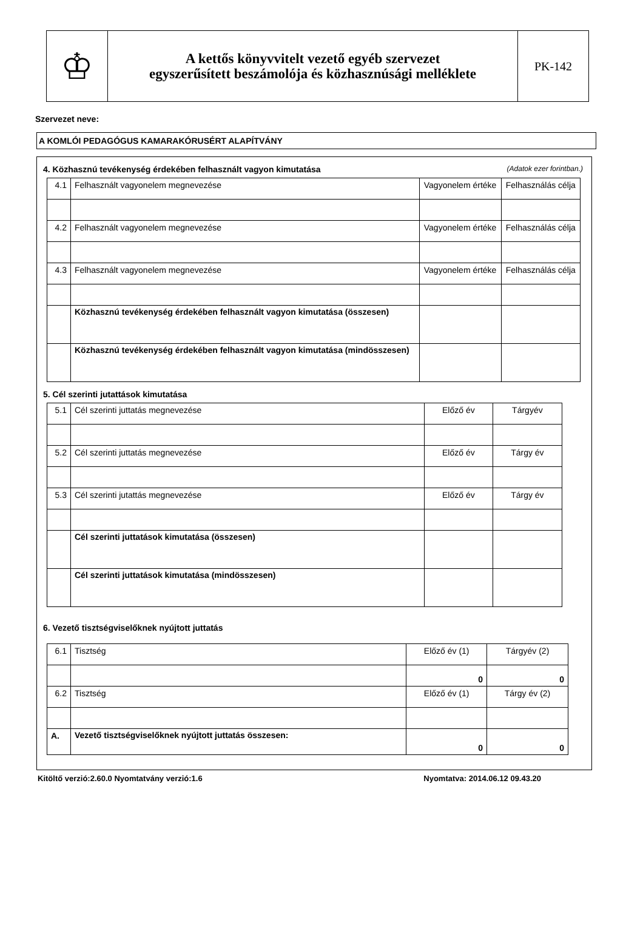♔
A kettős könyvvitelt vezető egyéb szervezet
egyszerűsített beszámolója és közhasznúsági melléklete
PK-142
Szervezet neve:
A KOMLÓI PEDAGÓGUS KAMARAKÓRUSÉRT ALAPÍTVÁNY
4. Közhasznú tevékenység érdekében felhasznált vagyon kimutatása (Adatok ezer forintban.)
| 4.1 | Felhasznált vagyonelem megnevezése | Vagyonelem értéke | Felhasználás célja |
| 4.2 | Felhasznált vagyonelem megnevezése | Vagyonelem értéke | Felhasználás célja |
| 4.3 | Felhasznált vagyonelem megnevezése | Vagyonelem értéke | Felhasználás célja |
| | Közhasznú tevékenység érdekében felhasznált vagyon kimutatása (összesen) | | |
| | Közhasznú tevékenység érdekében felhasznált vagyon kimutatása (mindösszesen) | | |
5. Cél szerinti jutattások kimutatása
| 5.1 | Cél szerinti juttatás megnevezése | Előző év | Tárgyév |
| 5.2 | Cél szerinti juttatás megnevezése | Előző év | Tárgy év |
| 5.3 | Cél szerinti jutattás megnevezése | Előző év | Tárgy év |
| | Cél szerinti juttatások kimutatása (összesen) | | |
| | Cél szerinti juttatások kimutatása (mindösszesen) | | |
6. Vezető tisztségviselőknek nyújtott juttatás
| 6.1 | Tisztség | Előző év (1) | Tárgyév (2) |
| | | 0 | 0 |
| 6.2 | Tisztség | Előző év (1) | Tárgy év (2) |
| A. | Vezető tisztségviselőknek nyújtott juttatás összesen: | 0 | 0 |
Kitöltő verzió:2.60.0 Nyomtatvány verzió:1.6 Nyomtatva: 2014.06.12 09.43.20